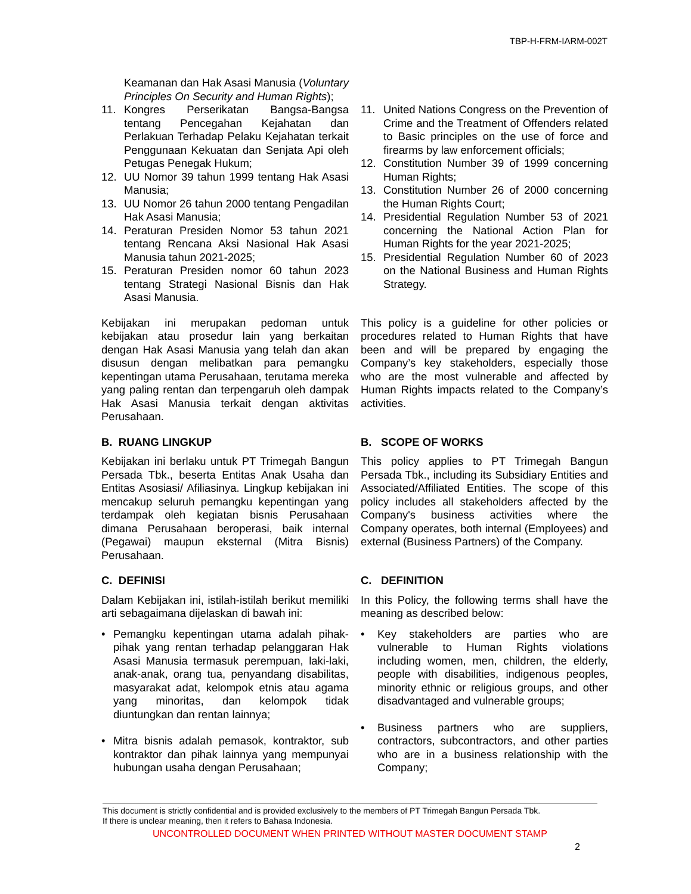TBP-H-FRM-IARM-002T
Keamanan dan Hak Asasi Manusia (Voluntary Principles On Security and Human Rights);
11. Kongres Perserikatan Bangsa-Bangsa tentang Pencegahan Kejahatan dan Perlakuan Terhadap Pelaku Kejahatan terkait Penggunaan Kekuatan dan Senjata Api oleh Petugas Penegak Hukum;
12. UU Nomor 39 tahun 1999 tentang Hak Asasi Manusia;
13. UU Nomor 26 tahun 2000 tentang Pengadilan Hak Asasi Manusia;
14. Peraturan Presiden Nomor 53 tahun 2021 tentang Rencana Aksi Nasional Hak Asasi Manusia tahun 2021-2025;
15. Peraturan Presiden nomor 60 tahun 2023 tentang Strategi Nasional Bisnis dan Hak Asasi Manusia.
11. United Nations Congress on the Prevention of Crime and the Treatment of Offenders related to Basic principles on the use of force and firearms by law enforcement officials;
12. Constitution Number 39 of 1999 concerning Human Rights;
13. Constitution Number 26 of 2000 concerning the Human Rights Court;
14. Presidential Regulation Number 53 of 2021 concerning the National Action Plan for Human Rights for the year 2021-2025;
15. Presidential Regulation Number 60 of 2023 on the National Business and Human Rights Strategy.
Kebijakan ini merupakan pedoman untuk kebijakan atau prosedur lain yang berkaitan dengan Hak Asasi Manusia yang telah dan akan disusun dengan melibatkan para pemangku kepentingan utama Perusahaan, terutama mereka yang paling rentan dan terpengaruh oleh dampak Hak Asasi Manusia terkait dengan aktivitas Perusahaan.
This policy is a guideline for other policies or procedures related to Human Rights that have been and will be prepared by engaging the Company’s key stakeholders, especially those who are the most vulnerable and affected by Human Rights impacts related to the Company’s activities.
B. RUANG LINGKUP
Kebijakan ini berlaku untuk PT Trimegah Bangun Persada Tbk., beserta Entitas Anak Usaha dan Entitas Asosiasi/ Afiliasinya. Lingkup kebijakan ini mencakup seluruh pemangku kepentingan yang terdampak oleh kegiatan bisnis Perusahaan dimana Perusahaan beroperasi, baik internal (Pegawai) maupun eksternal (Mitra Bisnis) Perusahaan.
B. SCOPE OF WORKS
This policy applies to PT Trimegah Bangun Persada Tbk., including its Subsidiary Entities and Associated/Affiliated Entities. The scope of this policy includes all stakeholders affected by the Company's business activities where the Company operates, both internal (Employees) and external (Business Partners) of the Company.
C. DEFINISI
Dalam Kebijakan ini, istilah-istilah berikut memiliki arti sebagaimana dijelaskan di bawah ini:
• Pemangku kepentingan utama adalah pihak-pihak yang rentan terhadap pelanggaran Hak Asasi Manusia termasuk perempuan, laki-laki, anak-anak, orang tua, penyandang disabilitas, masyarakat adat, kelompok etnis atau agama yang minoritas, dan kelompok tidak diuntungkan dan rentan lainnya;
• Mitra bisnis adalah pemasok, kontraktor, sub kontraktor dan pihak lainnya yang mempunyai hubungan usaha dengan Perusahaan;
C. DEFINITION
In this Policy, the following terms shall have the meaning as described below:
• Key stakeholders are parties who are vulnerable to Human Rights violations including women, men, children, the elderly, people with disabilities, indigenous peoples, minority ethnic or religious groups, and other disadvantaged and vulnerable groups;
• Business partners who are suppliers, contractors, subcontractors, and other parties who are in a business relationship with the Company;
This document is strictly confidential and is provided exclusively to the members of PT Trimegah Bangun Persada Tbk.
If there is unclear meaning, then it refers to Bahasa Indonesia.
UNCONTROLLED DOCUMENT WHEN PRINTED WITHOUT MASTER DOCUMENT STAMP
2